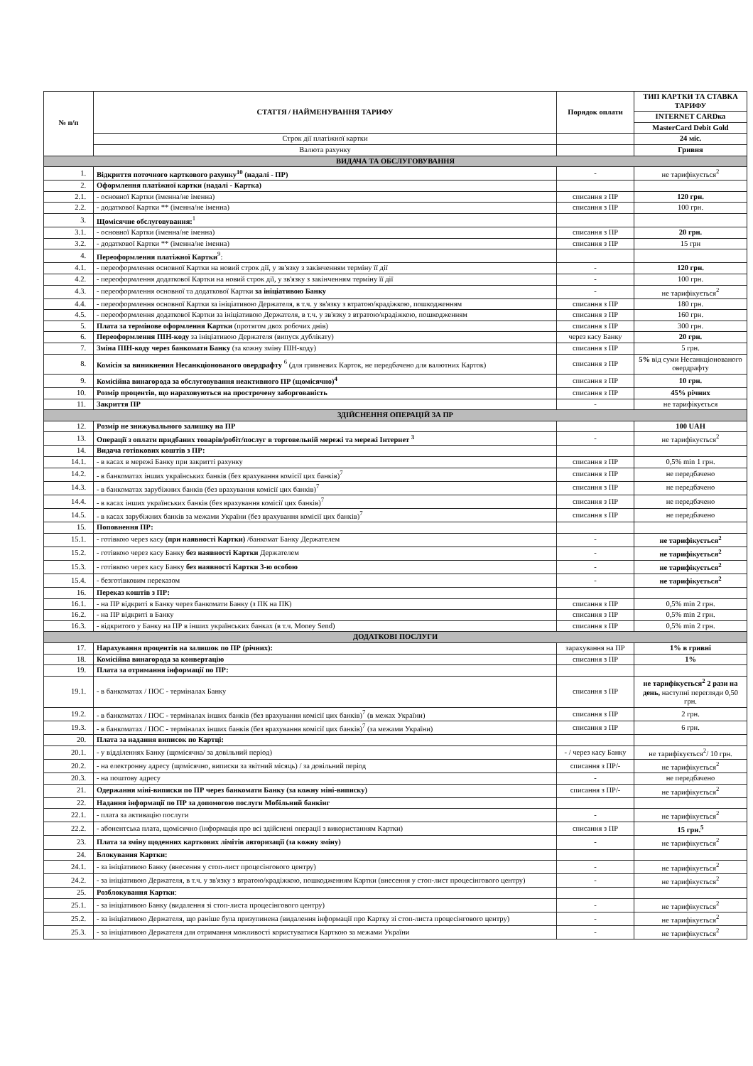| № п/п | СТАТТЯ / НАЙМЕНУВАННЯ ТАРИФУ | Порядок оплати | ТИП КАРТКИ ТА СТАВКА ТАРИФУ |
| --- | --- | --- | --- |
| | | | INTERNET CARDка |
| | | | MasterCard Debit Gold |
| | Строк дії платіжної картки | | 24 міс. |
| | Валюта рахунку | | Гривня |
| ВИДАЧА ТА ОБСЛУГОВУВАННЯ | | | |
| 1. | Відкриття поточного карткового рахунку<sup>10</sup> (надалі - ПР) | - | не тарифікується<sup>2</sup> |
| 2. | Оформлення платіжної картки (надалі - Картка) | | |
| 2.1. | - основної Картки (іменна/не іменна) | списання з ПР | 120 грн. |
| 2.2. | - додаткової Картки ** (іменна/не іменна) | списання з ПР | 100 грн. |
| 3. | Щомісячне обслуговування:<sup>1</sup> | | |
| 3.1. | - основної Картки (іменна/не іменна) | списання з ПР | 20 грн. |
| 3.2. | - додаткової Картки ** (іменна/не іменна) | списання з ПР | 15 грн |
| 4. | Переоформлення платіжної Картки<sup>9</sup>: | | |
| 4.1. | - переоформлення основної Картки на новий строк дії, у зв'язку з закінченням терміну її дії | - | 120 грн. |
| 4.2. | - переоформлення додаткової Картки на новий строк дії, у зв'язку з закінченням терміну її дії | - | 100 грн. |
| 4.3. | - переоформлення основної та додаткової Картки за ініціативою Банку | - | не тарифікується<sup>2</sup> |
| 4.4. | - переоформлення основної Картки за ініціативою Держателя, в т.ч. у зв'язку з втратою/крадіжкою, пошкодженням | списання з ПР | 180 грн. |
| 4.5. | - переоформлення додаткової Картки за ініціативою Держателя, в т.ч. у зв'язку з втратою/крадіжкою, пошкодженням | списання з ПР | 160 грн. |
| 5. | Плата за термінове оформлення Картки (протягом двох робочих днів) | списання з ПР | 300 грн. |
| 6. | Переоформлення ПІН-коду за ініціативою Держателя (випуск дублікату) | через касу Банку | 20 грн. |
| 7. | Зміна ПІН-коду через банкомати Банку (за кожну зміну ПІН-коду) | списання з ПР | 5 грн. |
| 8. | Комісія за виникнення Несанкціонованого овердрафту <sup>6</sup> (для гривневих Карток, не передбачено для валютних Карток) | списання з ПР | 5% від суми Несанкціонованого овердрафту |
| 9. | Комісійна винагорода за обслуговування неактивного ПР (щомісячно)<sup>4</sup> | списання з ПР | 10 грн. |
| 10. | Розмір процентів, що нараховуються на прострочену заборгованість | списання з ПР | 45% річних |
| 11. | Закриття ПР | - | не тарифікується |
| ЗДІЙСНЕННЯ ОПЕРАЦІЙ ЗА ПР | | | |
| 12. | Розмір не знижувального залишку на ПР | | 100 UAH |
| 13. | Операції з оплати придбаних товарів/робіт/послуг в торговельній мережі та мережі Інтернет <sup>3</sup> | - | не тарифікується<sup>2</sup> |
| 14. | Видача готівкових коштів з ПР: | | |
| 14.1. | - в касах в мережі Банку при закритті рахунку | списання з ПР | 0,5% min 1 грн. |
| 14.2. | - в банкоматах інших українських банків (без врахування комісії цих банків)<sup>7</sup> | списання з ПР | не передбачено |
| 14.3. | - в банкоматах зарубіжних банків (без врахування комісії цих банків)<sup>7</sup> | списання з ПР | не передбачено |
| 14.4. | - в касах інших українських банків (без врахування комісії цих банків)<sup>7</sup> | списання з ПР | не передбачено |
| 14.5. | - в касах зарубіжних банків за межами України (без врахування комісії цих банків)<sup>7</sup> | списання з ПР | не передбачено |
| 15. | Поповнення ПР: | | |
| 15.1. | - готівкою через касу (при наявності Картки) /банкомат Банку Держателем | - | не тарифікується<sup>2</sup> |
| 15.2. | - готівкою через касу Банку без наявності Картки Держателем | - | не тарифікується<sup>2</sup> |
| 15.3. | - готівкою через касу Банку без наявності Картки 3-ю особою | - | не тарифікується<sup>2</sup> |
| 15.4. | - безготівковим переказом | - | не тарифікується<sup>2</sup> |
| 16. | Переказ коштів з ПР: | | |
| 16.1. | - на ПР відкриті в Банку через банкомати Банку (з ПК на ПК) | списання з ПР | 0,5% min 2 грн. |
| 16.2. | - на ПР відкриті в Банку | списання з ПР | 0,5% min 2 грн. |
| 16.3. | - відкритого у Банку на ПР в інших українських банках (в т.ч. Money Send) | списання з ПР | 0,5% min 2 грн. |
| ДОДАТКОВІ ПОСЛУГИ | | | |
| 17. | Нарахування процентів на залишок по ПР (річних): | зарахування на ПР | 1% в гривні |
| 18. | Комісійна винагорода за конвертацію | списання з ПР | 1% |
| 19. | Плата за отримання інформації по ПР: | | |
| 19.1. | - в банкоматах / ПОС - терміналах Банку | списання з ПР | не тарифікується<sup>2</sup> 2 рази на день, наступні перегляди 0,50 грн. |
| 19.2. | - в банкоматах / ПОС - терміналах інших банків (без врахування комісії цих банків)<sup>7</sup> (в межах України) | списання з ПР | 2 грн. |
| 19.3. | - в банкоматах / ПОС - терміналах інших банків (без врахування комісії цих банків)<sup>7</sup> (за межами України) | списання з ПР | 6 грн. |
| 20. | Плата за надання виписок по Картці: | | |
| 20.1. | - у відділеннях Банку (щомісячна/ за довільний період) | - / через касу Банку | не тарифікується<sup>2</sup>/ 10 грн. |
| 20.2. | - на електронну адресу (щомісячно, виписки за звітний місяць) / за довільний період | списання з ПР/- | не тарифікується<sup>2</sup> |
| 20.3. | - на поштову адресу | - | не передбачено |
| 21. | Одержання міні-виписки по ПР через банкомати Банку (за кожну міні-виписку) | списання з ПР/- | не тарифікується<sup>2</sup> |
| 22. | Надання інформації по ПР за допомогою послуги Мобільний банкінг | | |
| 22.1. | - плата за активацію послуги | - | не тарифікується<sup>2</sup> |
| 22.2. | - абонентська плата, щомісячно (інформація про всі здійснені операції з використанням Картки) | списання з ПР | 15 грн.<sup>5</sup> |
| 23. | Плата за зміну щоденних карткових лімітів авторизації (за кожну зміну) | - | не тарифікується<sup>2</sup> |
| 24. | Блокування Картки: | | |
| 24.1. | - за ініціативою Банку (внесення у стоп-лист процесінгового центру) | - | не тарифікується<sup>2</sup> |
| 24.2. | - за ініціативою Держателя, в т.ч. у зв'язку з втратою/крадіжкою, пошкодженням Картки (внесення у стоп-лист процесінгового центру) | - | не тарифікується<sup>2</sup> |
| 25. | Розблокування Картки : | | |
| 25.1. | - за ініціативою Банку (видалення зі стоп-листа процесінгового центру) | - | не тарифікується<sup>2</sup> |
| 25.2. | - за ініціативою Держателя, що раніше була призупинена (видалення інформації про Картку зі стоп-листа процесінгового центру) | - | не тарифікується<sup>2</sup> |
| 25.3. | - за ініціативою Держателя для отримання можливості користуватися Карткою за межами України | - | не тарифікується<sup>2</sup> |